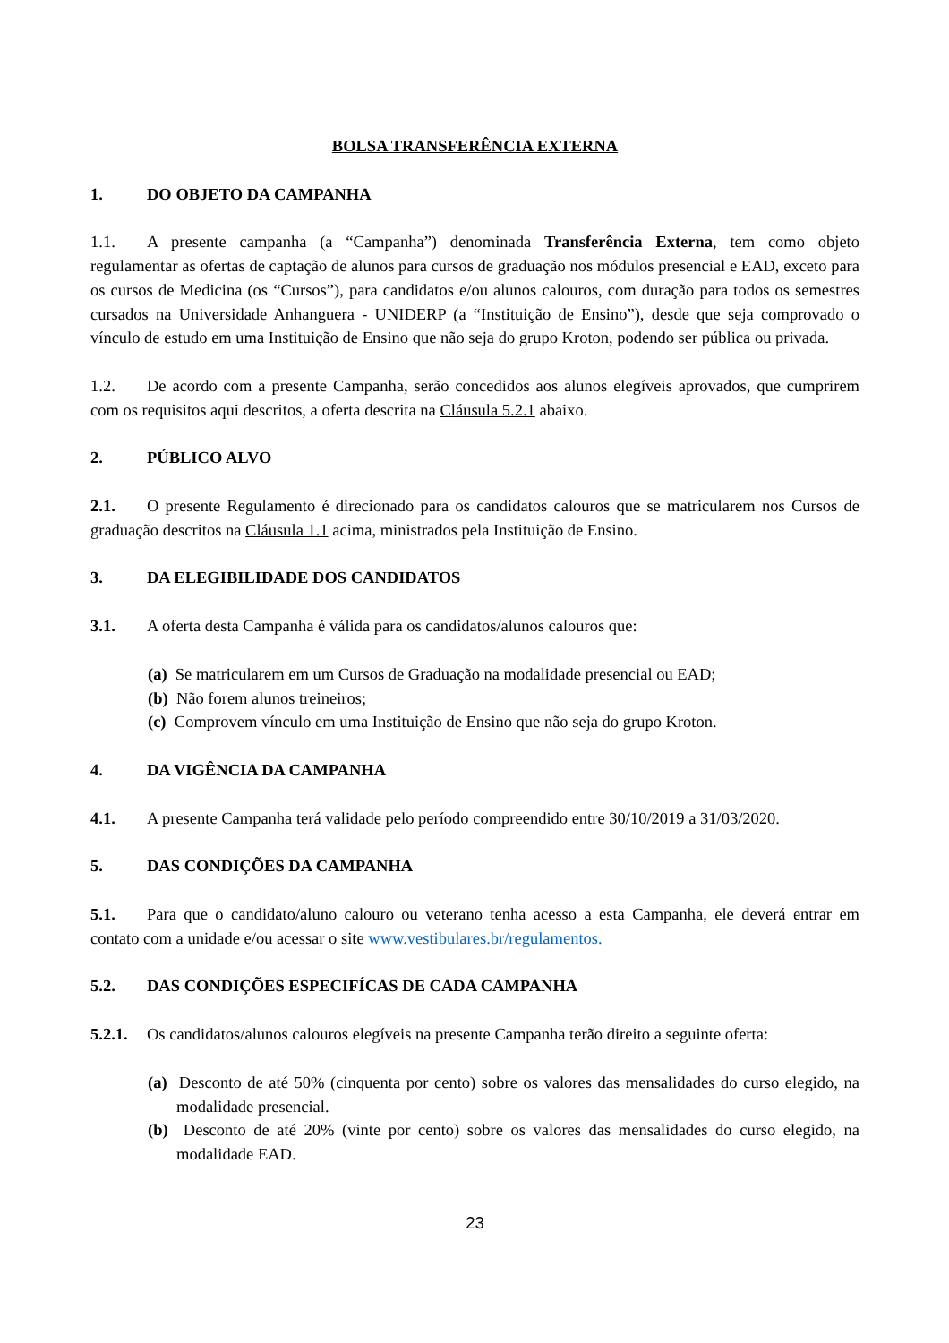BOLSA TRANSFERÊNCIA EXTERNA
1. DO OBJETO DA CAMPANHA
1.1. A presente campanha (a “Campanha”) denominada Transferência Externa, tem como objeto regulamentar as ofertas de captação de alunos para cursos de graduação nos módulos presencial e EAD, exceto para os cursos de Medicina (os “Cursos”), para candidatos e/ou alunos calouros, com duração para todos os semestres cursados na Universidade Anhanguera - UNIDERP (a “Instituição de Ensino”), desde que seja comprovado o vínculo de estudo em uma Instituição de Ensino que não seja do grupo Kroton, podendo ser pública ou privada.
1.2. De acordo com a presente Campanha, serão concedidos aos alunos elegíveis aprovados, que cumprirem com os requisitos aqui descritos, a oferta descrita na Cláusula 5.2.1 abaixo.
2. PÚBLICO ALVO
2.1. O presente Regulamento é direcionado para os candidatos calouros que se matricularem nos Cursos de graduação descritos na Cláusula 1.1 acima, ministrados pela Instituição de Ensino.
3. DA ELEGIBILIDADE DOS CANDIDATOS
3.1. A oferta desta Campanha é válida para os candidatos/alunos calouros que:
(a) Se matricularem em um Cursos de Graduação na modalidade presencial ou EAD;
(b) Não forem alunos treineiros;
(c) Comprovem vínculo em uma Instituição de Ensino que não seja do grupo Kroton.
4. DA VIGÊNCIA DA CAMPANHA
4.1. A presente Campanha terá validade pelo período compreendido entre 30/10/2019 a 31/03/2020.
5. DAS CONDIÇÕES DA CAMPANHA
5.1. Para que o candidato/aluno calouro ou veterano tenha acesso a esta Campanha, ele deverá entrar em contato com a unidade e/ou acessar o site www.vestibulares.br/regulamentos.
5.2. DAS CONDIÇÕES ESPECIFÍCAS DE CADA CAMPANHA
5.2.1. Os candidatos/alunos calouros elegíveis na presente Campanha terão direito a seguinte oferta:
(a) Desconto de até 50% (cinquenta por cento) sobre os valores das mensalidades do curso elegido, na modalidade presencial.
(b) Desconto de até 20% (vinte por cento) sobre os valores das mensalidades do curso elegido, na modalidade EAD.
23